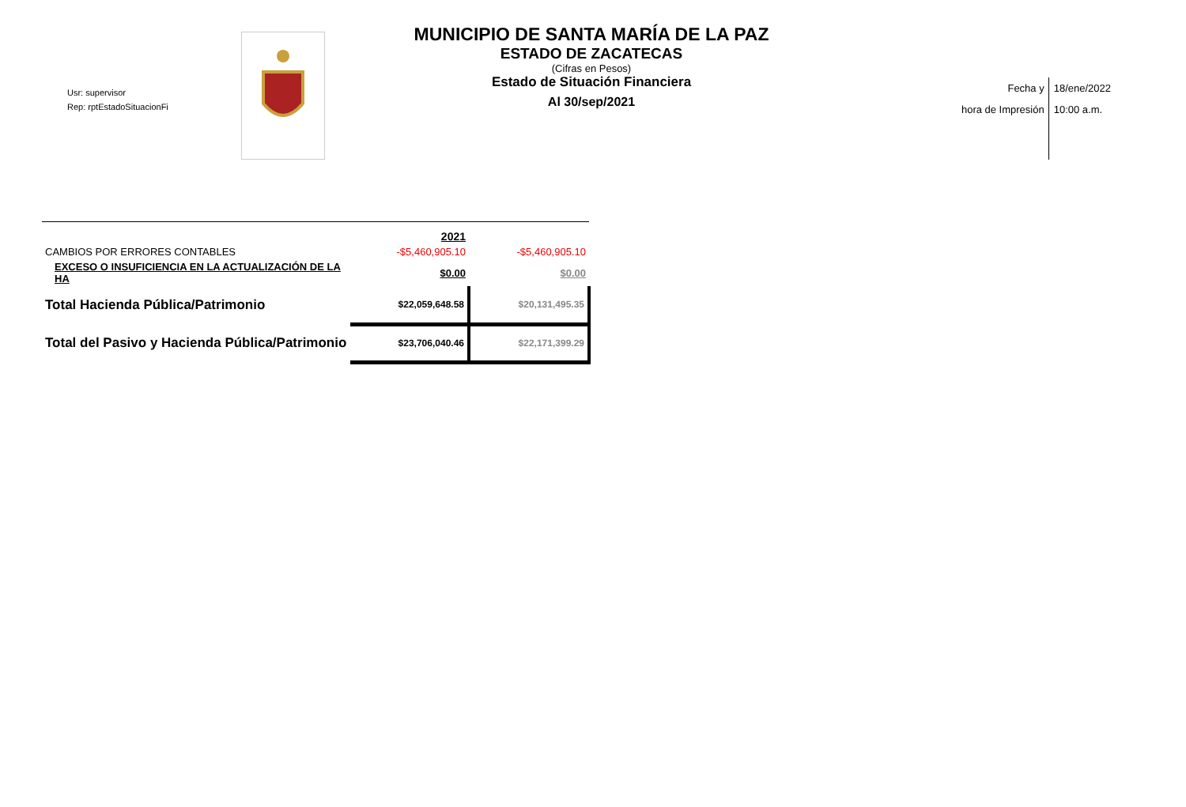Usr: supervisor
Rep: rptEstadoSituacionFi
MUNICIPIO DE SANTA MARÍA DE LA PAZ
ESTADO DE ZACATECAS
(Cifras en Pesos)
Estado de Situación Financiera
Al 30/sep/2021
Fecha y
hora de Impresión
18/ene/2022
10:00 a.m.
| | 2021 | |
| CAMBIOS POR ERRORES CONTABLES | -$5,460,905.10 | -$5,460,905.10 |
| EXCESO O INSUFICIENCIA EN LA ACTUALIZACIÓN DE LA HA | $0.00 | $0.00 |
| Total Hacienda Pública/Patrimonio | $22,059,648.58 | $20,131,495.35 |
| Total del Pasivo y Hacienda Pública/Patrimonio | $23,706,040.46 | $22,171,399.29 |